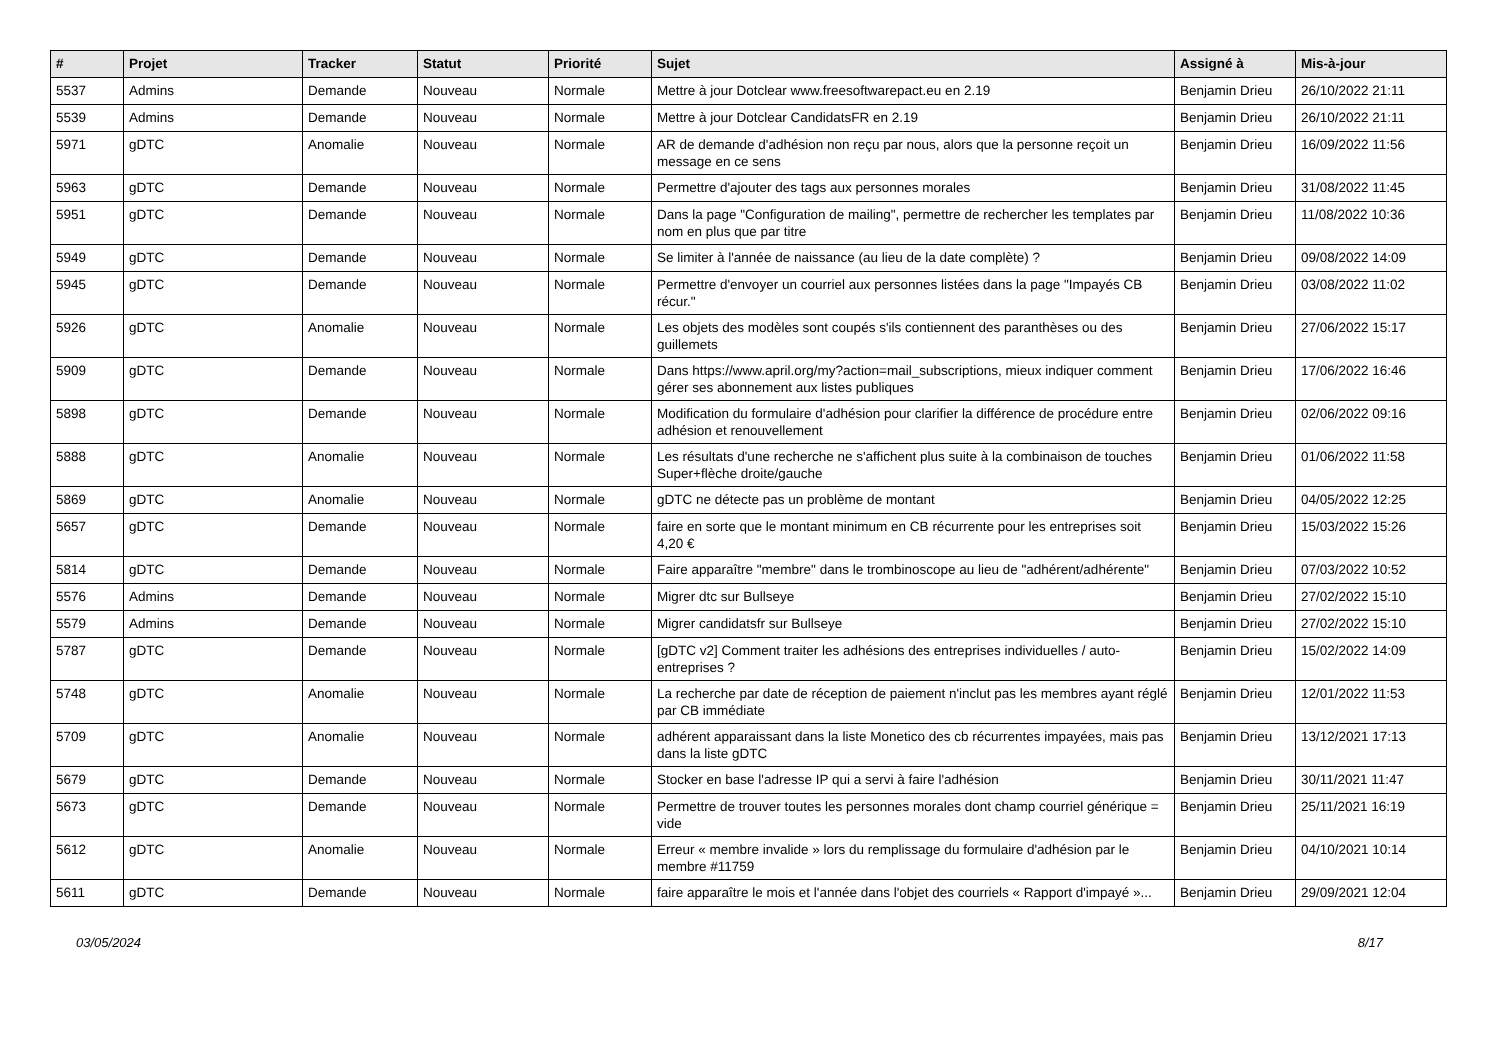| # | Projet | Tracker | Statut | Priorité | Sujet | Assigné à | Mis-à-jour |
| --- | --- | --- | --- | --- | --- | --- | --- |
| 5537 | Admins | Demande | Nouveau | Normale | Mettre à jour Dotclear www.freesoftwarepact.eu en 2.19 | Benjamin Drieu | 26/10/2022 21:11 |
| 5539 | Admins | Demande | Nouveau | Normale | Mettre à jour Dotclear CandidatsFR en 2.19 | Benjamin Drieu | 26/10/2022 21:11 |
| 5971 | gDTC | Anomalie | Nouveau | Normale | AR de demande d'adhésion non reçu par nous, alors que la personne reçoit un message en ce sens | Benjamin Drieu | 16/09/2022 11:56 |
| 5963 | gDTC | Demande | Nouveau | Normale | Permettre d'ajouter des tags aux personnes morales | Benjamin Drieu | 31/08/2022 11:45 |
| 5951 | gDTC | Demande | Nouveau | Normale | Dans la page "Configuration de mailing", permettre de rechercher les templates par nom en plus que par titre | Benjamin Drieu | 11/08/2022 10:36 |
| 5949 | gDTC | Demande | Nouveau | Normale | Se limiter à l'année de naissance (au lieu de la date complète) ? | Benjamin Drieu | 09/08/2022 14:09 |
| 5945 | gDTC | Demande | Nouveau | Normale | Permettre d'envoyer un courriel aux personnes listées dans la page "Impayés CB récur." | Benjamin Drieu | 03/08/2022 11:02 |
| 5926 | gDTC | Anomalie | Nouveau | Normale | Les objets des modèles sont coupés s'ils contiennent des paranthèses ou des guillemets | Benjamin Drieu | 27/06/2022 15:17 |
| 5909 | gDTC | Demande | Nouveau | Normale | Dans https://www.april.org/my?action=mail_subscriptions, mieux indiquer comment gérer ses abonnement aux listes publiques | Benjamin Drieu | 17/06/2022 16:46 |
| 5898 | gDTC | Demande | Nouveau | Normale | Modification du formulaire d'adhésion pour clarifier la différence de procédure entre adhésion et renouvellement | Benjamin Drieu | 02/06/2022 09:16 |
| 5888 | gDTC | Anomalie | Nouveau | Normale | Les résultats d'une recherche ne s'affichent plus suite à la combinaison de touches Super+flèche droite/gauche | Benjamin Drieu | 01/06/2022 11:58 |
| 5869 | gDTC | Anomalie | Nouveau | Normale | gDTC ne détecte pas un problème de montant | Benjamin Drieu | 04/05/2022 12:25 |
| 5657 | gDTC | Demande | Nouveau | Normale | faire en sorte que le montant minimum en CB récurrente pour les entreprises soit 4,20 € | Benjamin Drieu | 15/03/2022 15:26 |
| 5814 | gDTC | Demande | Nouveau | Normale | Faire apparaître "membre" dans le trombinoscope au lieu de "adhérent/adhérente" | Benjamin Drieu | 07/03/2022 10:52 |
| 5576 | Admins | Demande | Nouveau | Normale | Migrer dtc sur Bullseye | Benjamin Drieu | 27/02/2022 15:10 |
| 5579 | Admins | Demande | Nouveau | Normale | Migrer candidatsfr sur Bullseye | Benjamin Drieu | 27/02/2022 15:10 |
| 5787 | gDTC | Demande | Nouveau | Normale | [gDTC v2] Comment traiter les adhésions des entreprises individuelles / auto-entreprises ? | Benjamin Drieu | 15/02/2022 14:09 |
| 5748 | gDTC | Anomalie | Nouveau | Normale | La recherche par date de réception de paiement n'inclut pas les membres ayant réglé par CB immédiate | Benjamin Drieu | 12/01/2022 11:53 |
| 5709 | gDTC | Anomalie | Nouveau | Normale | adhérent apparaissant dans la liste Monetico des cb récurrentes impayées, mais pas dans la liste gDTC | Benjamin Drieu | 13/12/2021 17:13 |
| 5679 | gDTC | Demande | Nouveau | Normale | Stocker en base l'adresse IP qui a servi à faire l'adhésion | Benjamin Drieu | 30/11/2021 11:47 |
| 5673 | gDTC | Demande | Nouveau | Normale | Permettre de trouver toutes les personnes morales dont champ courriel générique = vide | Benjamin Drieu | 25/11/2021 16:19 |
| 5612 | gDTC | Anomalie | Nouveau | Normale | Erreur « membre invalide » lors du remplissage du formulaire d'adhésion par le membre #11759 | Benjamin Drieu | 04/10/2021 10:14 |
| 5611 | gDTC | Demande | Nouveau | Normale | faire apparaître le mois et l'année dans l'objet des courriels « Rapport d'impayé »... | Benjamin Drieu | 29/09/2021 12:04 |
03/05/2024 8/17